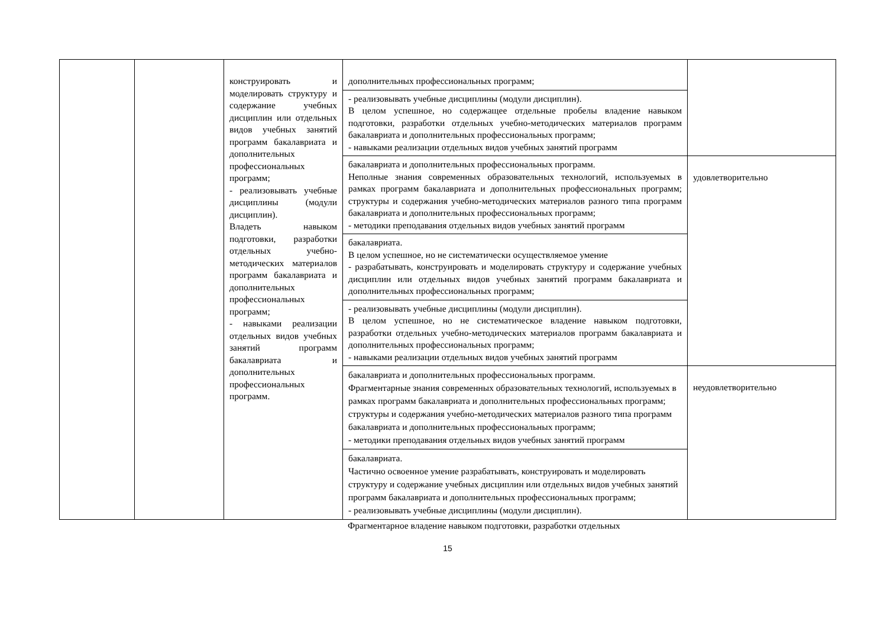| | | конструировать и моделировать структуру и содержание учебных дисциплин или отдельных видов учебных занятий программ бакалавриата и дополнительных профессиональных программ; - реализовывать учебные дисциплины (модули дисциплин). Владеть навыком подготовки, разработки отдельных учебно-методических материалов программ бакалавриата и дополнительных профессиональных программ; - навыками реализации отдельных видов учебных занятий программ бакалавриата и дополнительных профессиональных программ. | дополнительных профессиональных программ; | |
| | | | - реализовывать учебные дисциплины (модули дисциплин). В целом успешное, но содержащее отдельные пробелы владение навыком подготовки, разработки отдельных учебно-методических материалов программ бакалавриата и дополнительных профессиональных программ; - навыками реализации отдельных видов учебных занятий программ | |
| | | | бакалавриата и дополнительных профессиональных программ. Неполные знания современных образовательных технологий, используемых в рамках программ бакалавриата и дополнительных профессиональных программ; структуры и содержания учебно-методических материалов разного типа программ бакалавриата и дополнительных профессиональных программ; - методики преподавания отдельных видов учебных занятий программ | удовлетворительно |
| | | | бакалавриата. В целом успешное, но не систематически осуществляемое умение - разрабатывать, конструировать и моделировать структуру и содержание учебных дисциплин или отдельных видов учебных занятий программ бакалавриата и дополнительных профессиональных программ; | |
| | | | - реализовывать учебные дисциплины (модули дисциплин). В целом успешное, но не систематическое владение навыком подготовки, разработки отдельных учебно-методических материалов программ бакалавриата и дополнительных профессиональных программ; - навыками реализации отдельных видов учебных занятий программ | |
| | | | бакалавриата и дополнительных профессиональных программ. Фрагментарные знания современных образовательных технологий, используемых в рамках программ бакалавриата и дополнительных профессиональных программ; структуры и содержания учебно-методических материалов разного типа программ бакалавриата и дополнительных профессиональных программ; - методики преподавания отдельных видов учебных занятий программ | неудовлетворительно |
| | | | бакалавриата. Частично освоенное умение разрабатывать, конструировать и моделировать структуру и содержание учебных дисциплин или отдельных видов учебных занятий программ бакалавриата и дополнительных профессиональных программ; - реализовывать учебные дисциплины (модули дисциплин). | |
Фрагментарное владение навыком подготовки, разработки отдельных
15